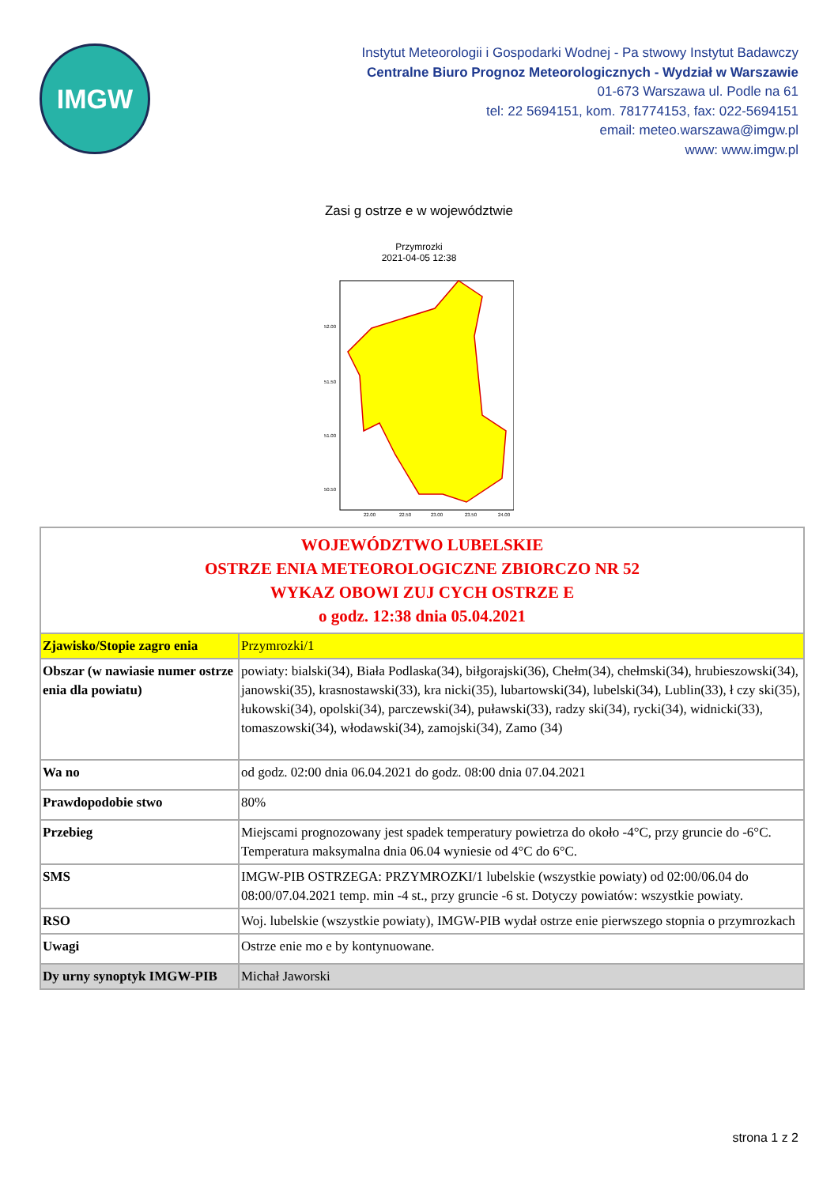IMGW
Instytut Meteorologii i Gospodarki Wodnej - Pa stwowy Instytut Badawczy
Centralne Biuro Prognoz Meteorologicznych - Wydział w Warszawie
01-673 Warszawa ul. Podle na 61
tel: 22 5694151, kom. 781774153, fax: 022-5694151
email: meteo.warszawa@imgw.pl
www: www.imgw.pl
Zasi g ostrze e w województwie
Przymrozki
2021-04-05 12:38
52.00
51.50
51.00
50.50
22.00
22.50
23.00
23.50
24.00
| WOJEWÓDZTWO LUBELSKIE OSTRZE ENIA METEOROLOGICZNE ZBIORCZO NR 52 WYKAZ OBOWI ZUJ CYCH OSTRZE E o godz. 12:38 dnia 05.04.2021 | |
| Zjawisko/Stopie zagro enia | Przymrozki/1 |
| Obszar (w nawiasie numer ostrze enia dla powiatu) | powiaty: bialski(34), Biała Podlaska(34), biłgorajski(36), Chełm(34), chełmski(34), hrubieszowski(34), janowski(35), krasnostawski(33), kra nicki(35), lubartowski(34), lubelski(34), Lublin(33), ł czy ski(35), łukowski(34), opolski(34), parczewski(34), puławski(33), radzy ski(34), rycki(34), widnicki(33), tomaszowski(34), włodawski(34), zamojski(34), Zamo (34) |
| Wa no | od godz. 02:00 dnia 06.04.2021 do godz. 08:00 dnia 07.04.2021 |
| Prawdopodobie stwo | 80% |
| Przebieg | Miejscami prognozowany jest spadek temperatury powietrza do około -4°C, przy gruncie do -6°C. Temperatura maksymalna dnia 06.04 wyniesie od 4°C do 6°C. |
| SMS | IMGW-PIB OSTRZEGA: PRZYMROZKI/1 lubelskie (wszystkie powiaty) od 02:00/06.04 do 08:00/07.04.2021 temp. min -4 st., przy gruncie -6 st. Dotyczy powiatów: wszystkie powiaty. |
| RSO | Woj. lubelskie (wszystkie powiaty), IMGW-PIB wydał ostrze enie pierwszego stopnia o przymrozkach |
| Uwagi | Ostrze enie mo e by kontynuowane. |
| Dy urny synoptyk IMGW-PIB | Michał Jaworski |
strona 1 z 2